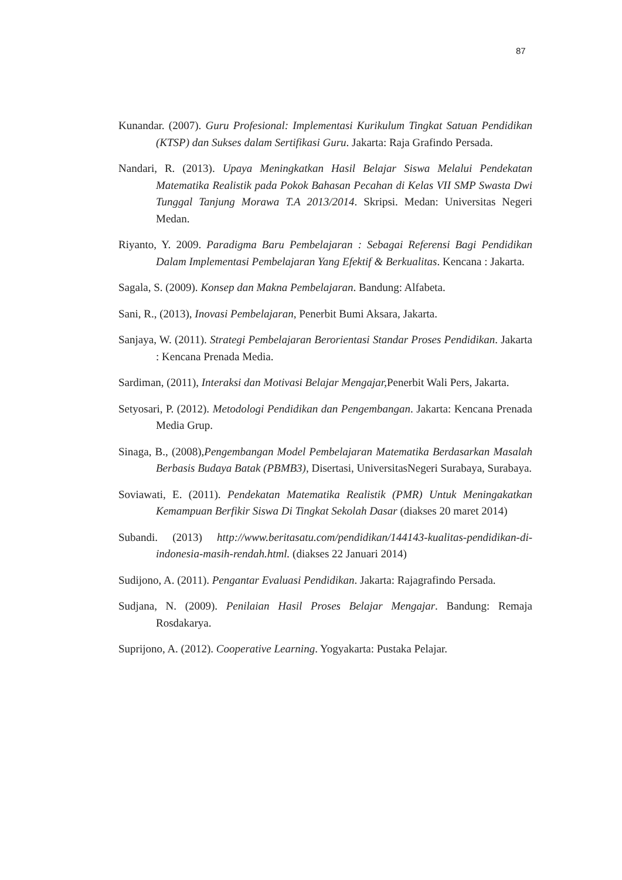87
Kunandar. (2007). Guru Profesional: Implementasi Kurikulum Tingkat Satuan Pendidikan (KTSP) dan Sukses dalam Sertifikasi Guru. Jakarta: Raja Grafindo Persada.
Nandari, R. (2013). Upaya Meningkatkan Hasil Belajar Siswa Melalui Pendekatan Matematika Realistik pada Pokok Bahasan Pecahan di Kelas VII SMP Swasta Dwi Tunggal Tanjung Morawa T.A 2013/2014. Skripsi. Medan: Universitas Negeri Medan.
Riyanto, Y. 2009. Paradigma Baru Pembelajaran : Sebagai Referensi Bagi Pendidikan Dalam Implementasi Pembelajaran Yang Efektif & Berkualitas. Kencana : Jakarta.
Sagala, S. (2009). Konsep dan Makna Pembelajaran. Bandung: Alfabeta.
Sani, R., (2013), Inovasi Pembelajaran, Penerbit Bumi Aksara, Jakarta.
Sanjaya, W. (2011). Strategi Pembelajaran Berorientasi Standar Proses Pendidikan. Jakarta : Kencana Prenada Media.
Sardiman, (2011), Interaksi dan Motivasi Belajar Mengajar, Penerbit Wali Pers, Jakarta.
Setyosari, P. (2012). Metodologi Pendidikan dan Pengembangan. Jakarta: Kencana Prenada Media Grup.
Sinaga, B., (2008),Pengembangan Model Pembelajaran Matematika Berdasarkan Masalah Berbasis Budaya Batak (PBMB3), Disertasi, UniversitasNegeri Surabaya, Surabaya.
Soviawati, E. (2011). Pendekatan Matematika Realistik (PMR) Untuk Meningakatkan Kemampuan Berfikir Siswa Di Tingkat Sekolah Dasar (diakses 20 maret 2014)
Subandi. (2013) http://www.beritasatu.com/pendidikan/144143-kualitas-pendidikan-di-indonesia-masih-rendah.html. (diakses 22 Januari 2014)
Sudijono, A. (2011). Pengantar Evaluasi Pendidikan. Jakarta: Rajagrafindo Persada.
Sudjana, N. (2009). Penilaian Hasil Proses Belajar Mengajar. Bandung: Remaja Rosdakarya.
Suprijono, A. (2012). Cooperative Learning. Yogyakarta: Pustaka Pelajar.